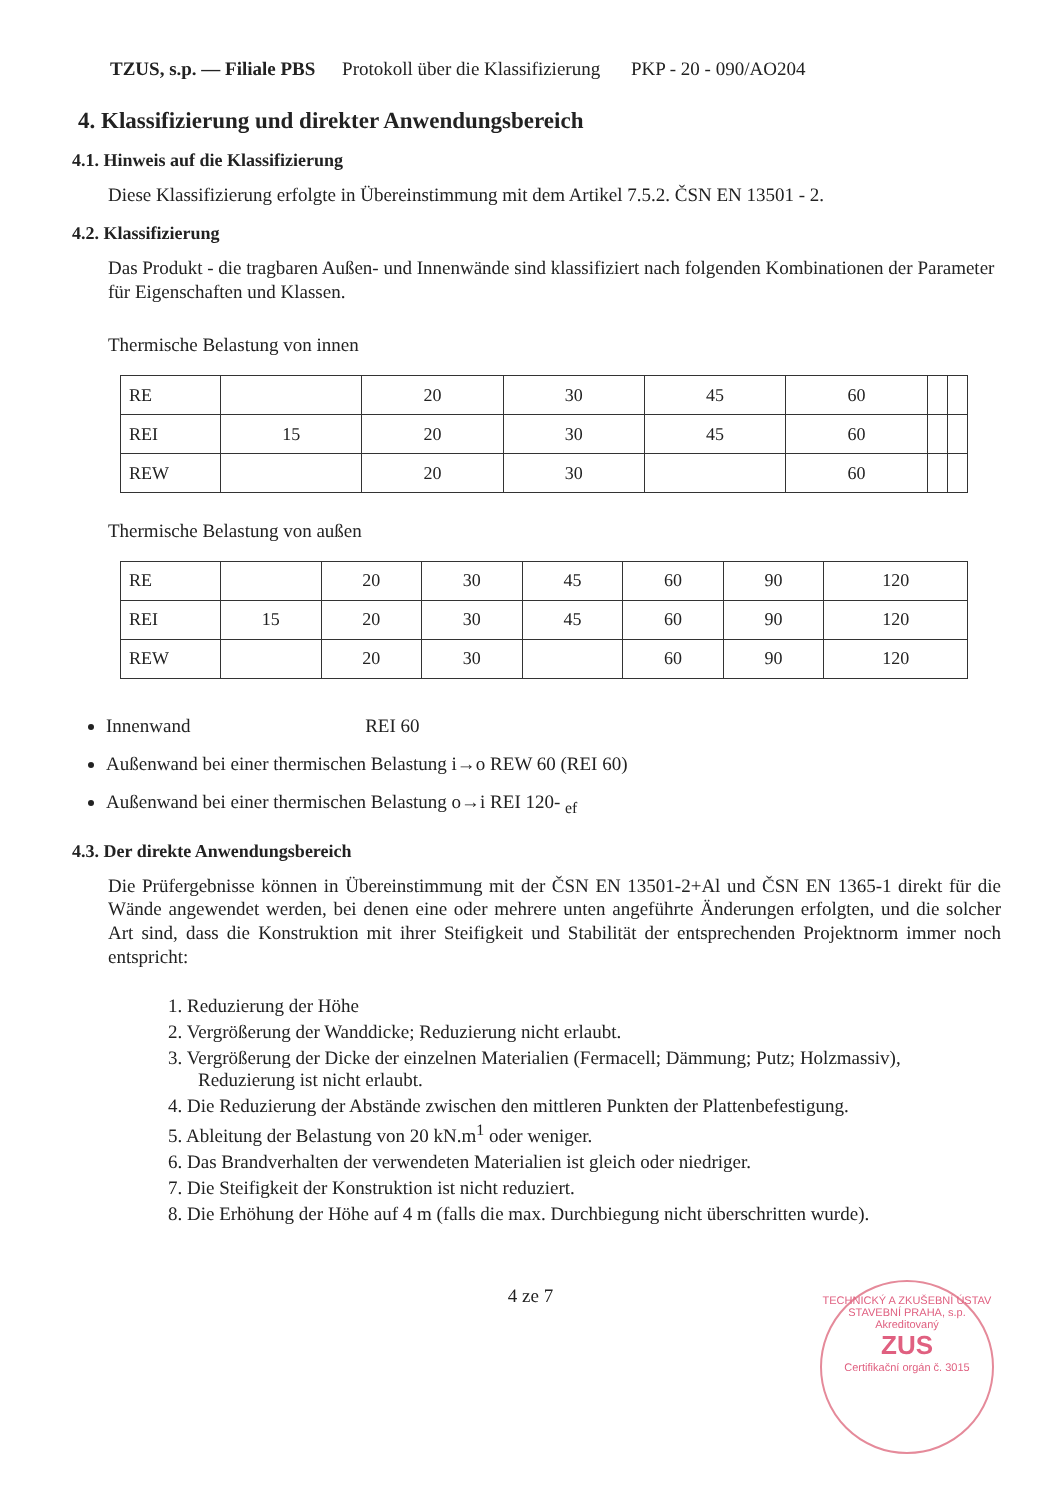TZUS, s.p. — Filiale PBS Protokoll über die Klassifizierung PKP - 20 - 090/AO204
4. Klassifizierung und direkter Anwendungsbereich
4.1. Hinweis auf die Klassifizierung
Diese Klassifizierung erfolgte in Übereinstimmung mit dem Artikel 7.5.2. ČSN EN 13501 - 2.
4.2. Klassifizierung
Das Produkt - die tragbaren Außen- und Innenwände sind klassifiziert nach folgenden Kombinationen der Parameter für Eigenschaften und Klassen.
Thermische Belastung von innen
| RE | | 20 | 30 | 45 | 60 | | |
| REI | 15 | 20 | 30 | 45 | 60 | | |
| REW | | 20 | 30 | | 60 | | |
Thermische Belastung von außen
| RE | | 20 | 30 | 45 | 60 | 90 | 120 |
| REI | 15 | 20 | 30 | 45 | 60 | 90 | 120 |
| REW | | 20 | 30 | | 60 | 90 | 120 |
Innenwand REI 60
Außenwand bei einer thermischen Belastung i→o REW 60 (REI 60)
Außenwand bei einer thermischen Belastung o→i REI 120- <sub>ef</sub>
4.3. Der direkte Anwendungsbereich
Die Prüfergebnisse können in Übereinstimmung mit der ČSN EN 13501-2+Al und ČSN EN 1365-1 direkt für die Wände angewendet werden, bei denen eine oder mehrere unten angeführte Änderungen erfolgten, und die solcher Art sind, dass die Konstruktion mit ihrer Steifigkeit und Stabilität der entsprechenden Projektnorm immer noch entspricht:
1. Reduzierung der Höhe
2. Vergrößerung der Wanddicke; Reduzierung nicht erlaubt.
3. Vergrößerung der Dicke der einzelnen Materialien (Fermacell; Dämmung; Putz; Holzmassiv), Reduzierung ist nicht erlaubt.
4. Die Reduzierung der Abstände zwischen den mittleren Punkten der Plattenbefestigung.
5. Ableitung der Belastung von 20 kN.m<sup>1</sup> oder weniger.
6. Das Brandverhalten der verwendeten Materialien ist gleich oder niedriger.
7. Die Steifigkeit der Konstruktion ist nicht reduziert.
8. Die Erhöhung der Höhe auf 4 m (falls die max. Durchbiegung nicht überschritten wurde).
4 ze 7
TECHNICKÝ A ZKUŠEBNÍ ÚSTAV STAVEBNÍ PRAHA, s.p.
Akreditovaný
ZUS
Certifikační orgán č. 3015